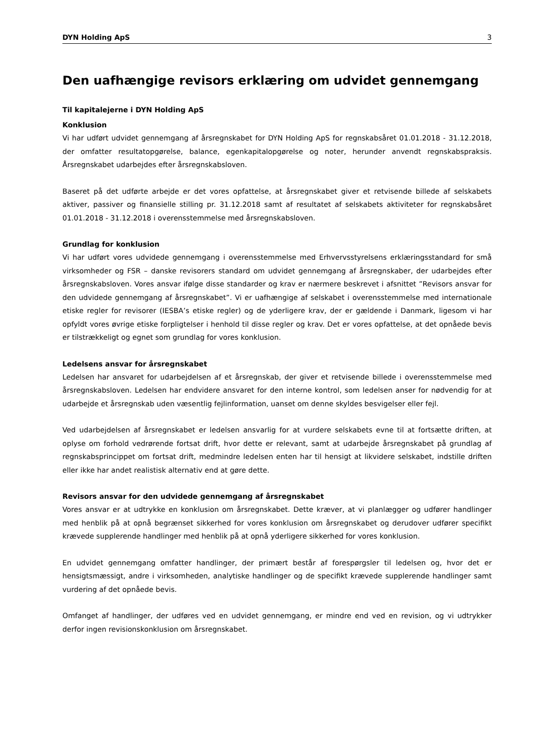DYN Holding ApS 3
Den uafhængige revisors erklæring om udvidet gennemgang
Til kapitalejerne i DYN Holding ApS
Konklusion
Vi har udført udvidet gennemgang af årsregnskabet for DYN Holding ApS for regnskabsåret 01.01.2018 - 31.12.2018, der omfatter resultatopgørelse, balance, egenkapitalopgørelse og noter, herunder anvendt regnskabspraksis. Årsregnskabet udarbejdes efter årsregnskabsloven.
Baseret på det udførte arbejde er det vores opfattelse, at årsregnskabet giver et retvisende billede af selskabets aktiver, passiver og finansielle stilling pr. 31.12.2018 samt af resultatet af selskabets aktiviteter for regnskabsåret 01.01.2018 - 31.12.2018 i overensstemmelse med årsregnskabsloven.
Grundlag for konklusion
Vi har udført vores udvidede gennemgang i overensstemmelse med Erhvervsstyrelsens erklæringsstandard for små virksomheder og FSR – danske revisorers standard om udvidet gennemgang af årsregnskaber, der udarbejdes efter årsregnskabsloven. Vores ansvar ifølge disse standarder og krav er nærmere beskrevet i afsnittet ”Revisors ansvar for den udvidede gennemgang af årsregnskabet”. Vi er uafhængige af selskabet i overensstemmelse med internationale etiske regler for revisorer (IESBA’s etiske regler) og de yderligere krav, der er gældende i Danmark, ligesom vi har opfyldt vores øvrige etiske forpligtelser i henhold til disse regler og krav. Det er vores opfattelse, at det opnåede bevis er tilstrækkeligt og egnet som grundlag for vores konklusion.
Ledelsens ansvar for årsregnskabet
Ledelsen har ansvaret for udarbejdelsen af et årsregnskab, der giver et retvisende billede i overensstemmelse med årsregnskabsloven. Ledelsen har endvidere ansvaret for den interne kontrol, som ledelsen anser for nødvendig for at udarbejde et årsregnskab uden væsentlig fejlinformation, uanset om denne skyldes besvigelser eller fejl.
Ved udarbejdelsen af årsregnskabet er ledelsen ansvarlig for at vurdere selskabets evne til at fortsætte driften, at oplyse om forhold vedrørende fortsat drift, hvor dette er relevant, samt at udarbejde årsregnskabet på grundlag af regnskabsprincippet om fortsat drift, medmindre ledelsen enten har til hensigt at likvidere selskabet, indstille driften eller ikke har andet realistisk alternativ end at gøre dette.
Revisors ansvar for den udvidede gennemgang af årsregnskabet
Vores ansvar er at udtrykke en konklusion om årsregnskabet. Dette kræver, at vi planlægger og udfører handlinger med henblik på at opnå begrænset sikkerhed for vores konklusion om årsregnskabet og derudover udfører specifikt krævede supplerende handlinger med henblik på at opnå yderligere sikkerhed for vores konklusion.
En udvidet gennemgang omfatter handlinger, der primært består af forespørgsler til ledelsen og, hvor det er hensigtsmæssigt, andre i virksomheden, analytiske handlinger og de specifikt krævede supplerende handlinger samt vurdering af det opnåede bevis.
Omfanget af handlinger, der udføres ved en udvidet gennemgang, er mindre end ved en revision, og vi udtrykker derfor ingen revisionskonklusion om årsregnskabet.